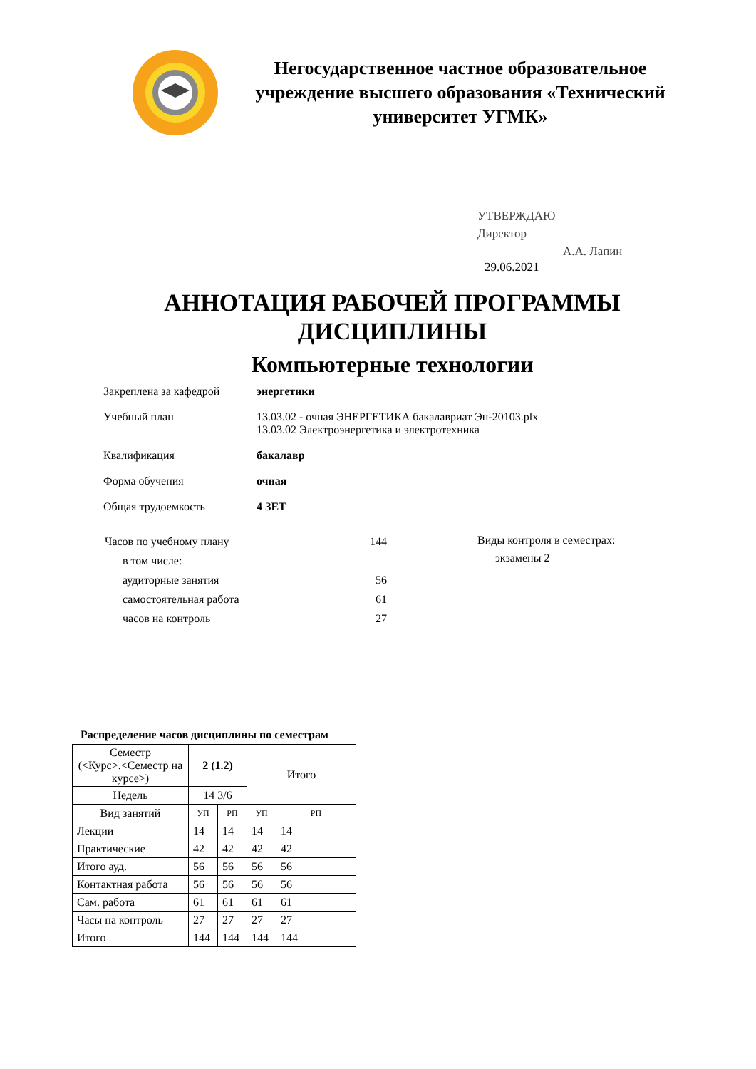Негосударственное частное образовательное учреждение высшего образования «Технический университет УГМК»
УТВЕРЖДАЮ
Директор
А.А. Лапин
29.06.2021
АННОТАЦИЯ РАБОЧЕЙ ПРОГРАММЫ
ДИСЦИПЛИНЫ
Компьютерные технологии
Закреплена за кафедрой энергетики
Учебный план 13.03.02 - очная ЭНЕРГЕТИКА бакалавриат Эн-20103.plx
13.03.02 Электроэнергетика и электротехника
Квалификация бакалавр
Форма обучения очная
Общая трудоемкость 4 ЗЕТ
| Часов по учебному плану | 144 |
| в том числе: | |
| аудиторные занятия | 56 |
| самостоятельная работа | 61 |
| часов на контроль | 27 |
Виды контроля в семестрах:
экзамены 2
Распределение часов дисциплины по семестрам
| Семестр (<Курс>.<Семестр на курсе>) | 2 (1.2) | | Итого | |
| --- | --- | --- | --- | --- |
| Недель | 14 3/6 | | | |
| Вид занятий | УП | РП | УП | РП |
| Лекции | 14 | 14 | 14 | 14 |
| Практические | 42 | 42 | 42 | 42 |
| Итого ауд. | 56 | 56 | 56 | 56 |
| Контактная работа | 56 | 56 | 56 | 56 |
| Сам. работа | 61 | 61 | 61 | 61 |
| Часы на контроль | 27 | 27 | 27 | 27 |
| Итого | 144 | 144 | 144 | 144 |